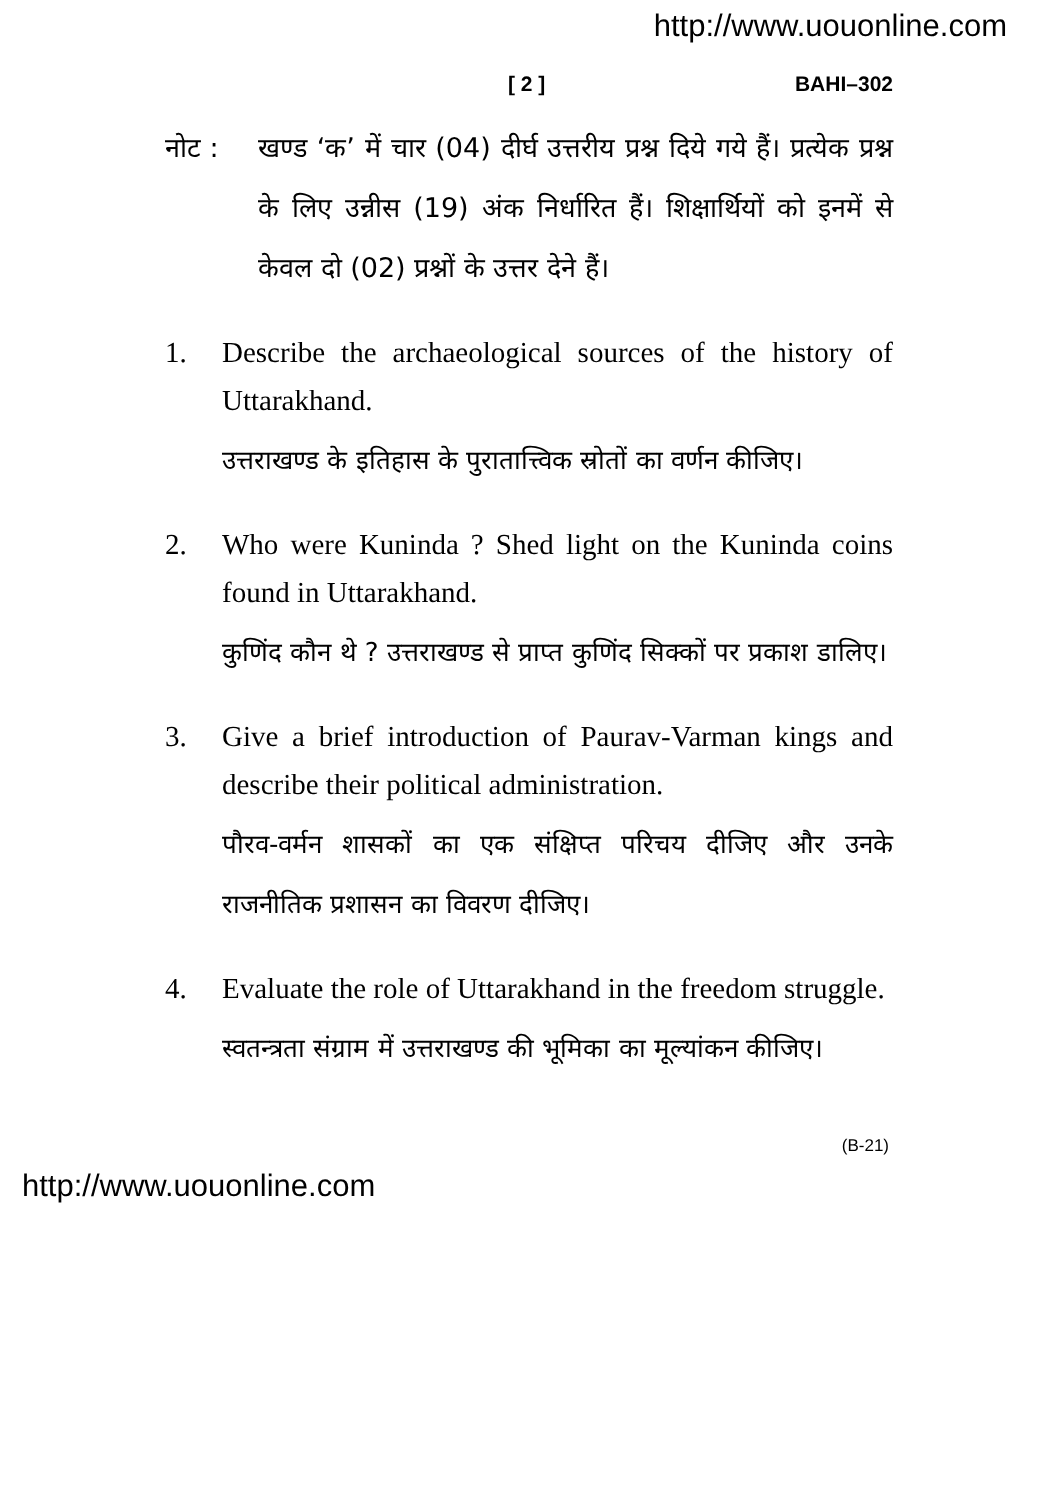http://www.uouonline.com
[ 2 ] BAHI–302
नोट : खण्ड ‘क’ में चार (04) दीर्घ उत्तरीय प्रश्न दिये गये हैं। प्रत्येक प्रश्न के लिए उन्नीस (19) अंक निर्धारित हैं। शिक्षार्थियों को इनमें से केवल दो (02) प्रश्नों के उत्तर देने हैं।
1. Describe the archaeological sources of the history of Uttarakhand.
उत्तराखण्ड के इतिहास के पुरातात्त्विक स्रोतों का वर्णन कीजिए।
2. Who were Kuninda ? Shed light on the Kuninda coins found in Uttarakhand.
कुणिंद कौन थे ? उत्तराखण्ड से प्राप्त कुणिंद सिक्कों पर प्रकाश डालिए।
3. Give a brief introduction of Paurav-Varman kings and describe their political administration.
पौरव-वर्मन शासकों का एक संक्षिप्त परिचय दीजिए और उनके राजनीतिक प्रशासन का विवरण दीजिए।
4. Evaluate the role of Uttarakhand in the freedom struggle.
स्वतन्त्रता संग्राम में उत्तराखण्ड की भूमिका का मूल्यांकन कीजिए।
(B-21)
http://www.uouonline.com